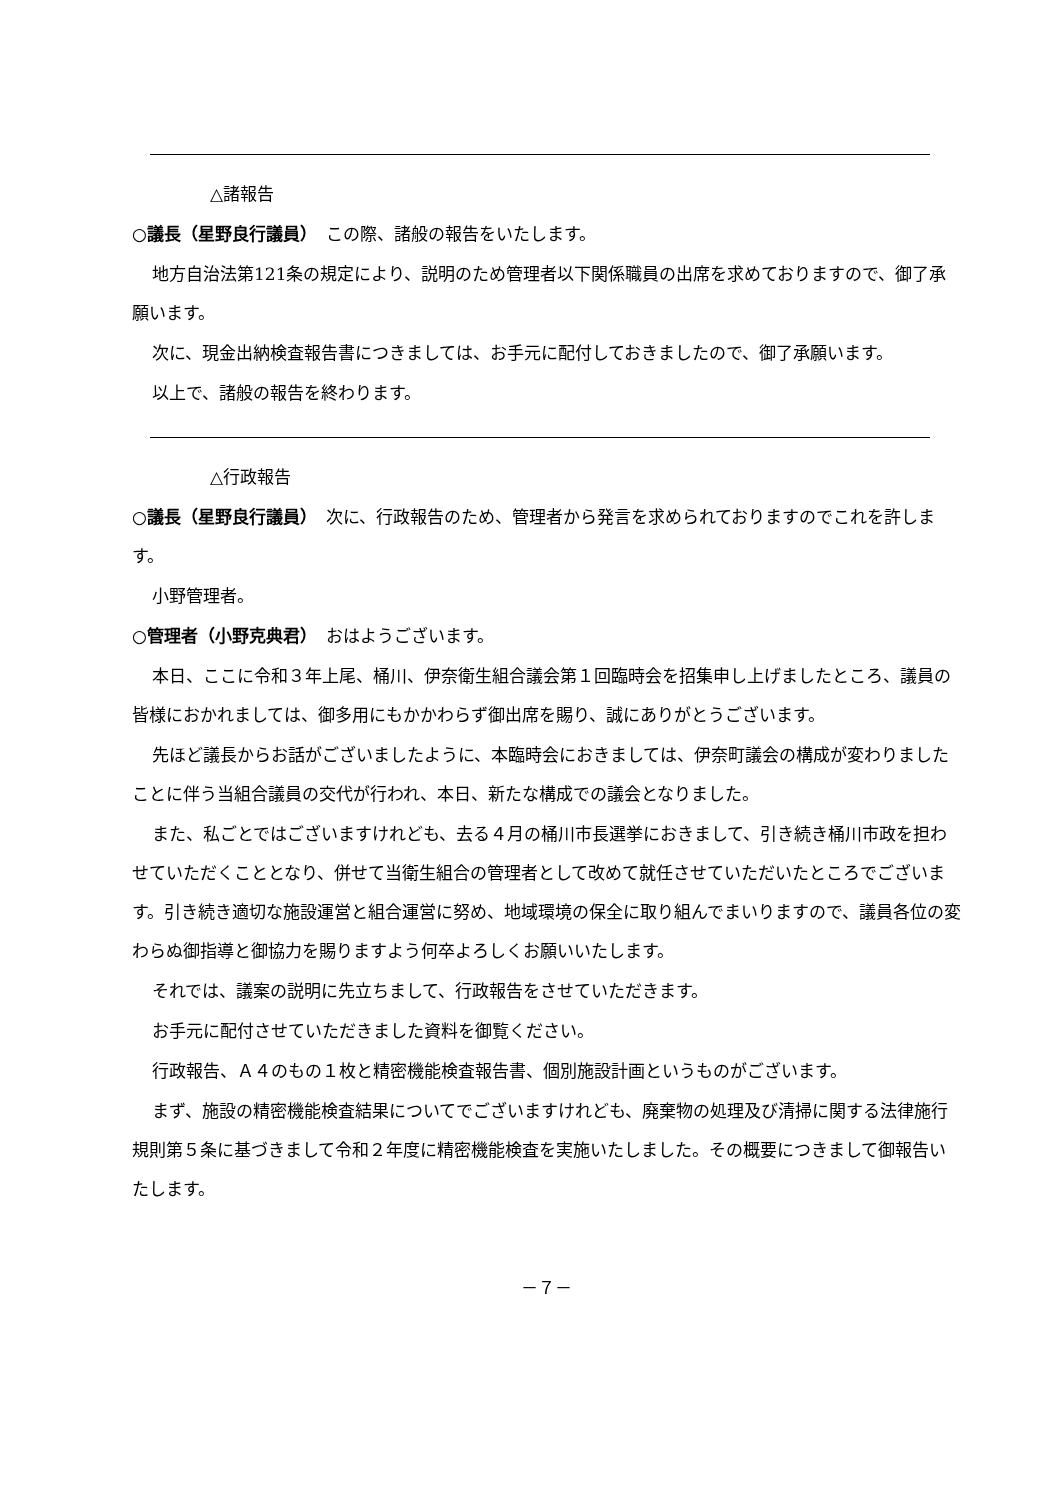△諸報告
○議長（星野良行議員）　この際、諸般の報告をいたします。
地方自治法第121条の規定により、説明のため管理者以下関係職員の出席を求めておりますので、御了承願います。
次に、現金出納検査報告書につきましては、お手元に配付しておきましたので、御了承願います。
以上で、諸般の報告を終わります。
△行政報告
○議長（星野良行議員）　次に、行政報告のため、管理者から発言を求められておりますのでこれを許します。
小野管理者。
○管理者（小野克典君）　おはようございます。
本日、ここに令和３年上尾、桶川、伊奈衛生組合議会第１回臨時会を招集申し上げましたところ、議員の皆様におかれましては、御多用にもかかわらず御出席を賜り、誠にありがとうございます。
先ほど議長からお話がございましたように、本臨時会におきましては、伊奈町議会の構成が変わりましたことに伴う当組合議員の交代が行われ、本日、新たな構成での議会となりました。
また、私ごとではございますけれども、去る４月の桶川市長選挙におきまして、引き続き桶川市政を担わせていただくこととなり、併せて当衛生組合の管理者として改めて就任させていただいたところでございます。引き続き適切な施設運営と組合運営に努め、地域環境の保全に取り組んでまいりますので、議員各位の変わらぬ御指導と御協力を賜りますよう何卒よろしくお願いいたします。
それでは、議案の説明に先立ちまして、行政報告をさせていただきます。
お手元に配付させていただきました資料を御覧ください。
行政報告、Ａ４のもの１枚と精密機能検査報告書、個別施設計画というものがございます。
まず、施設の精密機能検査結果についてでございますけれども、廃棄物の処理及び清掃に関する法律施行規則第５条に基づきまして令和２年度に精密機能検査を実施いたしました。その概要につきまして御報告いたします。
－７－